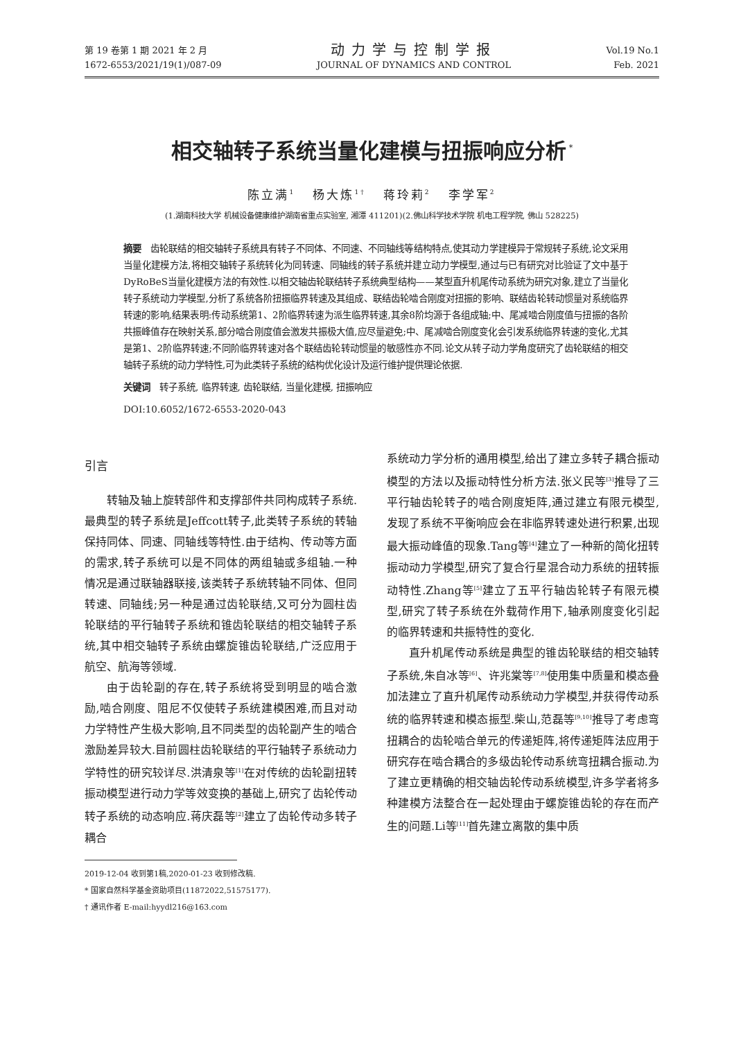第 19 卷第 1 期 2021 年 2 月
1672-6553/2021/19(1)/087-09
动力学与控制学报
JOURNAL OF DYNAMICS AND CONTROL
Vol.19 No.1
Feb. 2021
相交轴转子系统当量化建模与扭振响应分析<sup>*</sup>
陈立满<sup>1</sup> 杨大炼<sup>1†</sup> 蒋玲莉<sup>2</sup> 李学军<sup>2</sup>
(1.湖南科技大学 机械设备健康维护湖南省重点实验室, 湘潭 411201)(2.佛山科学技术学院 机电工程学院, 佛山 528225)
摘要　齿轮联结的相交轴转子系统具有转子不同体、不同速、不同轴线等结构特点,使其动力学建模异于常规转子系统,论文采用当量化建模方法,将相交轴转子系统转化为同转速、同轴线的转子系统并建立动力学模型,通过与已有研究对比验证了文中基于DyRoBeS当量化建模方法的有效性.以相交轴齿轮联结转子系统典型结构——某型直升机尾传动系统为研究对象,建立了当量化转子系统动力学模型,分析了系统各阶扭振临界转速及其组成、联结齿轮啮合刚度对扭振的影响、联结齿轮转动惯量对系统临界转速的影响,结果表明:传动系统第1、2阶临界转速为派生临界转速,其余8阶均源于各组成轴;中、尾减啮合刚度值与扭振的各阶共振峰值存在映射关系,部分啮合刚度值会激发共振极大值,应尽量避免;中、尾减啮合刚度变化会引发系统临界转速的变化,尤其是第1、2阶临界转速;不同阶临界转速对各个联结齿轮转动惯量的敏感性亦不同.论文从转子动力学角度研究了齿轮联结的相交轴转子系统的动力学特性,可为此类转子系统的结构优化设计及运行维护提供理论依据.
关键词　转子系统, 临界转速, 齿轮联结, 当量化建模, 扭振响应
DOI:10.6052/1672-6553-2020-043
引言
转轴及轴上旋转部件和支撑部件共同构成转子系统.最典型的转子系统是Jeffcott转子,此类转子系统的转轴保持同体、同速、同轴线等特性.由于结构、传动等方面的需求,转子系统可以是不同体的两组轴或多组轴.一种情况是通过联轴器联接,该类转子系统转轴不同体、但同转速、同轴线;另一种是通过齿轮联结,又可分为圆柱齿轮联结的平行轴转子系统和锥齿轮联结的相交轴转子系统,其中相交轴转子系统由螺旋锥齿轮联结,广泛应用于航空、航海等领域.
由于齿轮副的存在,转子系统将受到明显的啮合激励,啮合刚度、阻尼不仅使转子系统建模困难,而且对动力学特性产生极大影响,且不同类型的齿轮副产生的啮合激励差异较大.目前圆柱齿轮联结的平行轴转子系统动力学特性的研究较详尽.洪清泉等<sup>[1]</sup>在对传统的齿轮副扭转振动模型进行动力学等效变换的基础上,研究了齿轮传动转子系统的动态响应.蒋庆磊等<sup>[2]</sup>建立了齿轮传动多转子耦合
2019-12-04 收到第1稿,2020-01-23 收到修改稿.
* 国家自然科学基金资助项目(11872022,51575177).
† 通讯作者 E-mail:hyydl216@163.com
系统动力学分析的通用模型,给出了建立多转子耦合振动模型的方法以及振动特性分析方法.张义民等<sup>[3]</sup>推导了三平行轴齿轮转子的啮合刚度矩阵,通过建立有限元模型,发现了系统不平衡响应会在非临界转速处进行积累,出现最大振动峰值的现象.Tang等<sup>[4]</sup>建立了一种新的简化扭转振动动力学模型,研究了复合行星混合动力系统的扭转振动特性.Zhang等<sup>[5]</sup>建立了五平行轴齿轮转子有限元模型,研究了转子系统在外载荷作用下,轴承刚度变化引起的临界转速和共振特性的变化.
直升机尾传动系统是典型的锥齿轮联结的相交轴转子系统,朱自冰等<sup>[6]</sup>、许兆棠等<sup>[7,8]</sup>使用集中质量和模态叠加法建立了直升机尾传动系统动力学模型,并获得传动系统的临界转速和模态振型.柴山,范磊等<sup>[9,10]</sup>推导了考虑弯扭耦合的齿轮啮合单元的传递矩阵,将传递矩阵法应用于研究存在啮合耦合的多级齿轮传动系统弯扭耦合振动.为了建立更精确的相交轴齿轮传动系统模型,许多学者将多种建模方法整合在一起处理由于螺旋锥齿轮的存在而产生的问题.Li等<sup>[11]</sup>首先建立离散的集中质